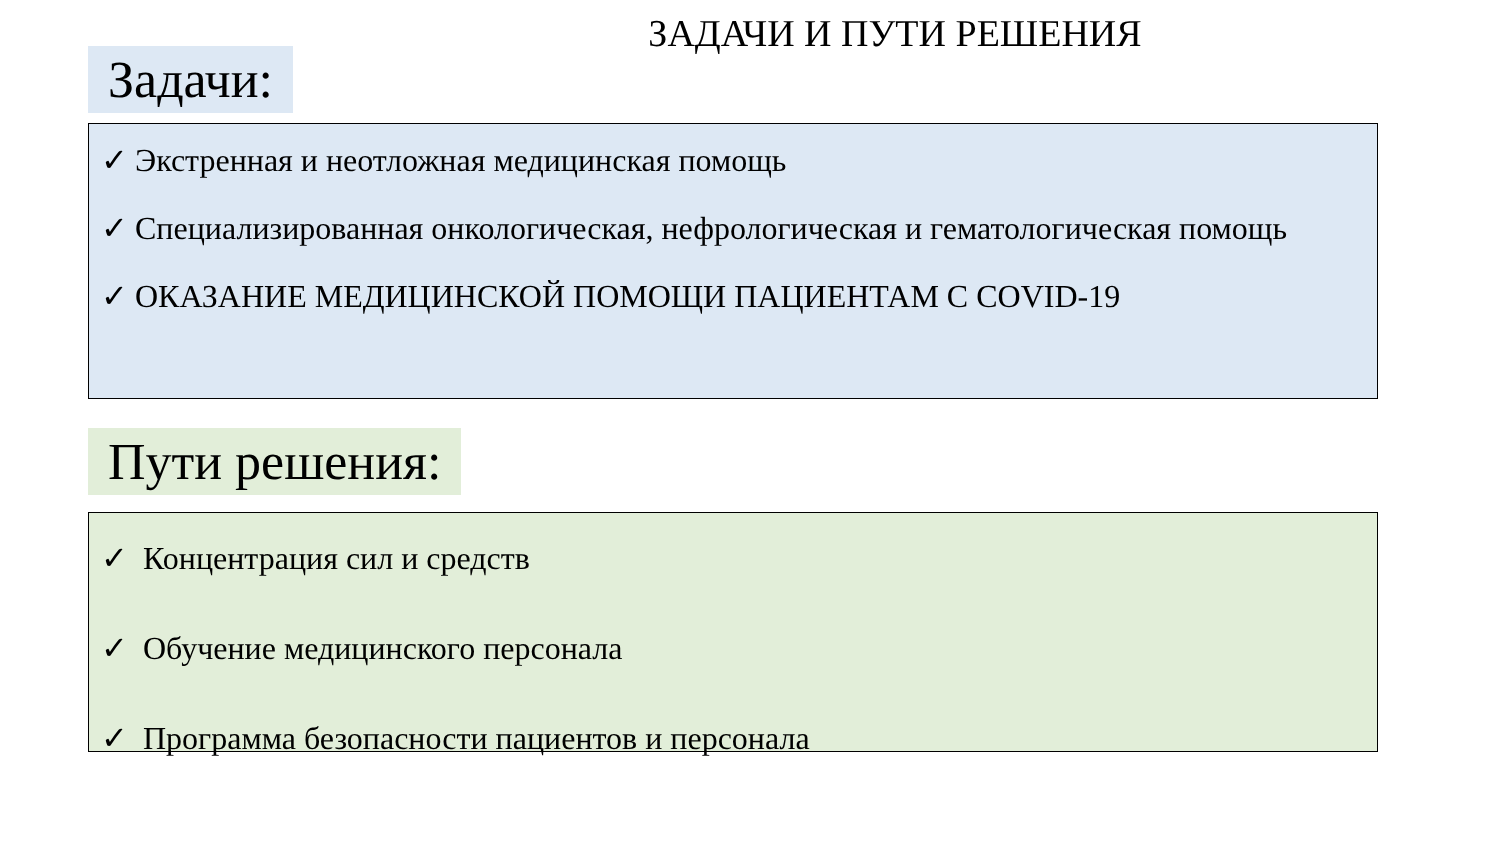ЗАДАЧИ И ПУТИ РЕШЕНИЯ
Задачи:
✓ Экстренная и неотложная медицинская помощь
✓ Специализированная онкологическая, нефрологическая и гематологическая помощь
✓ ОКАЗАНИЕ МЕДИЦИНСКОЙ ПОМОЩИ ПАЦИЕНТАМ С COVID-19
Пути решения:
✓ Концентрация сил и средств
✓ Обучение медицинского персонала
✓ Программа безопасности пациентов и персонала